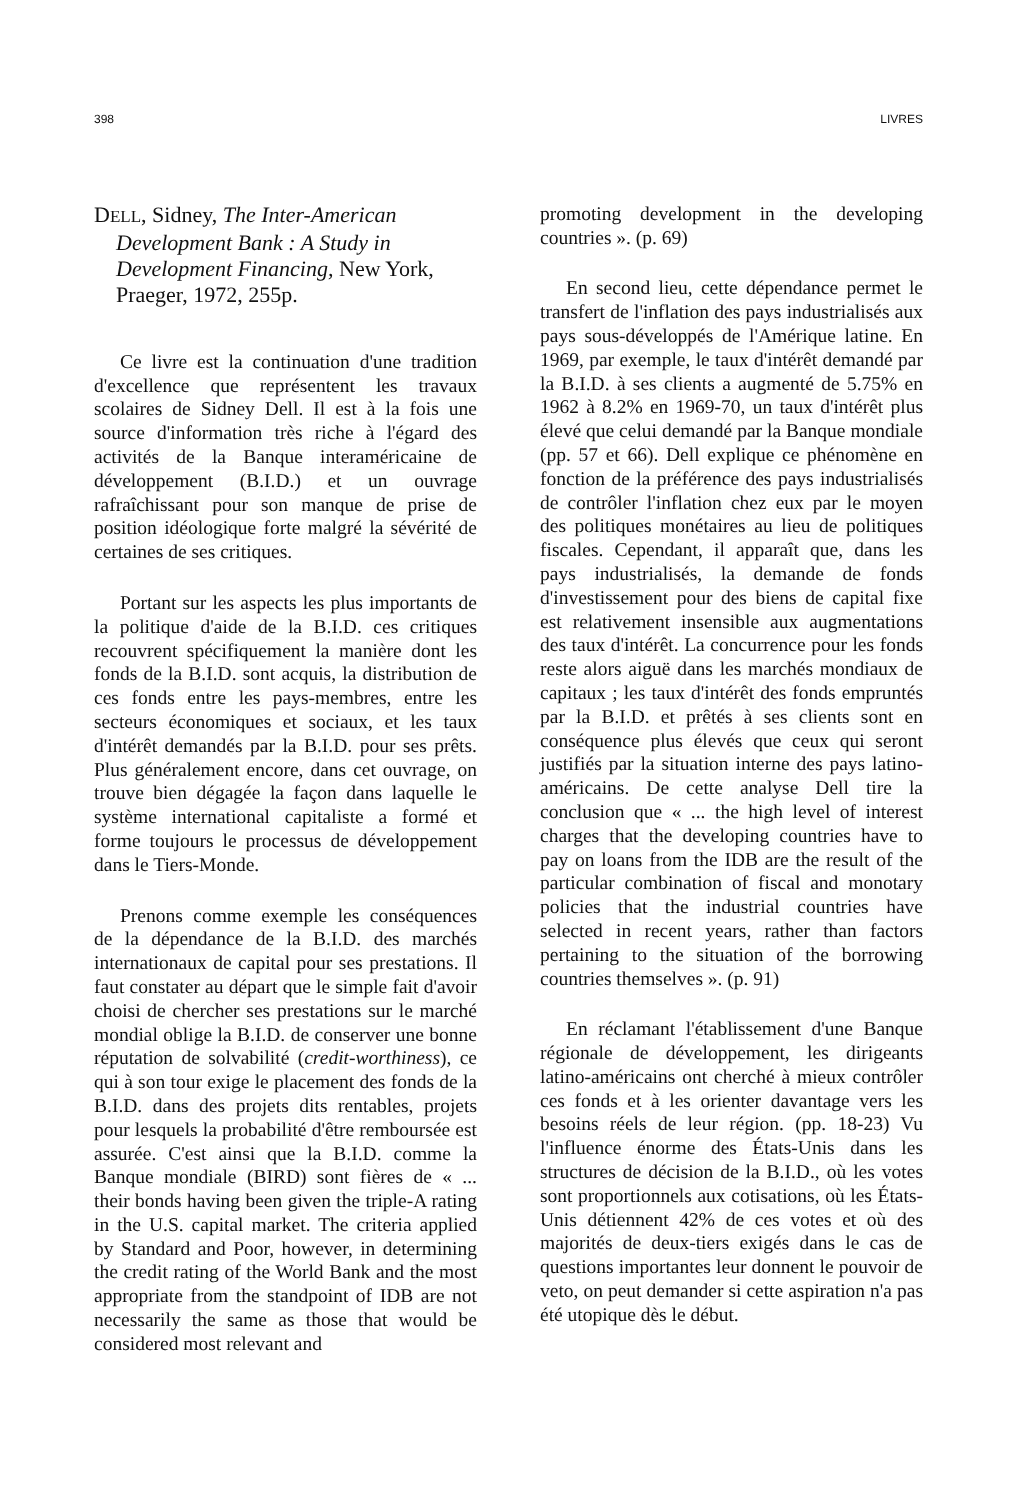398 LIVRES
DELL, Sidney, The Inter-American Development Bank : A Study in Development Financing, New York, Praeger, 1972, 255p.
Ce livre est la continuation d'une tradition d'excellence que représentent les travaux scolaires de Sidney Dell. Il est à la fois une source d'information très riche à l'égard des activités de la Banque interaméricaine de développement (B.I.D.) et un ouvrage rafraîchissant pour son manque de prise de position idéologique forte malgré la sévérité de certaines de ses critiques.
Portant sur les aspects les plus importants de la politique d'aide de la B.I.D. ces critiques recouvrent spécifiquement la manière dont les fonds de la B.I.D. sont acquis, la distribution de ces fonds entre les pays-membres, entre les secteurs économiques et sociaux, et les taux d'intérêt demandés par la B.I.D. pour ses prêts. Plus généralement encore, dans cet ouvrage, on trouve bien dégagée la façon dans laquelle le système international capitaliste a formé et forme toujours le processus de développement dans le Tiers-Monde.
Prenons comme exemple les conséquences de la dépendance de la B.I.D. des marchés internationaux de capital pour ses prestations. Il faut constater au départ que le simple fait d'avoir choisi de chercher ses prestations sur le marché mondial oblige la B.I.D. de conserver une bonne réputation de solvabilité (credit-worthiness), ce qui à son tour exige le placement des fonds de la B.I.D. dans des projets dits rentables, projets pour lesquels la probabilité d'être remboursée est assurée. C'est ainsi que la B.I.D. comme la Banque mondiale (BIRD) sont fières de « ... their bonds having been given the triple-A rating in the U.S. capital market. The criteria applied by Standard and Poor, however, in determining the credit rating of the World Bank and the most appropriate from the standpoint of IDB are not necessarily the same as those that would be considered most relevant and
promoting development in the developing countries ». (p. 69)
En second lieu, cette dépendance permet le transfert de l'inflation des pays industrialisés aux pays sous-développés de l'Amérique latine. En 1969, par exemple, le taux d'intérêt demandé par la B.I.D. à ses clients a augmenté de 5.75% en 1962 à 8.2% en 1969-70, un taux d'intérêt plus élevé que celui demandé par la Banque mondiale (pp. 57 et 66). Dell explique ce phénomène en fonction de la préférence des pays industrialisés de contrôler l'inflation chez eux par le moyen des politiques monétaires au lieu de politiques fiscales. Cependant, il apparaît que, dans les pays industrialisés, la demande de fonds d'investissement pour des biens de capital fixe est relativement insensible aux augmentations des taux d'intérêt. La concurrence pour les fonds reste alors aiguë dans les marchés mondiaux de capitaux ; les taux d'intérêt des fonds empruntés par la B.I.D. et prêtés à ses clients sont en conséquence plus élevés que ceux qui seront justifiés par la situation interne des pays latino-américains. De cette analyse Dell tire la conclusion que « ... the high level of interest charges that the developing countries have to pay on loans from the IDB are the result of the particular combination of fiscal and monotary policies that the industrial countries have selected in recent years, rather than factors pertaining to the situation of the borrowing countries themselves ». (p. 91)
En réclamant l'établissement d'une Banque régionale de développement, les dirigeants latino-américains ont cherché à mieux contrôler ces fonds et à les orienter davantage vers les besoins réels de leur région. (pp. 18-23) Vu l'influence énorme des États-Unis dans les structures de décision de la B.I.D., où les votes sont proportionnels aux cotisations, où les États-Unis détiennent 42% de ces votes et où des majorités de deux-tiers exigés dans le cas de questions importantes leur donnent le pouvoir de veto, on peut demander si cette aspiration n'a pas été utopique dès le début.